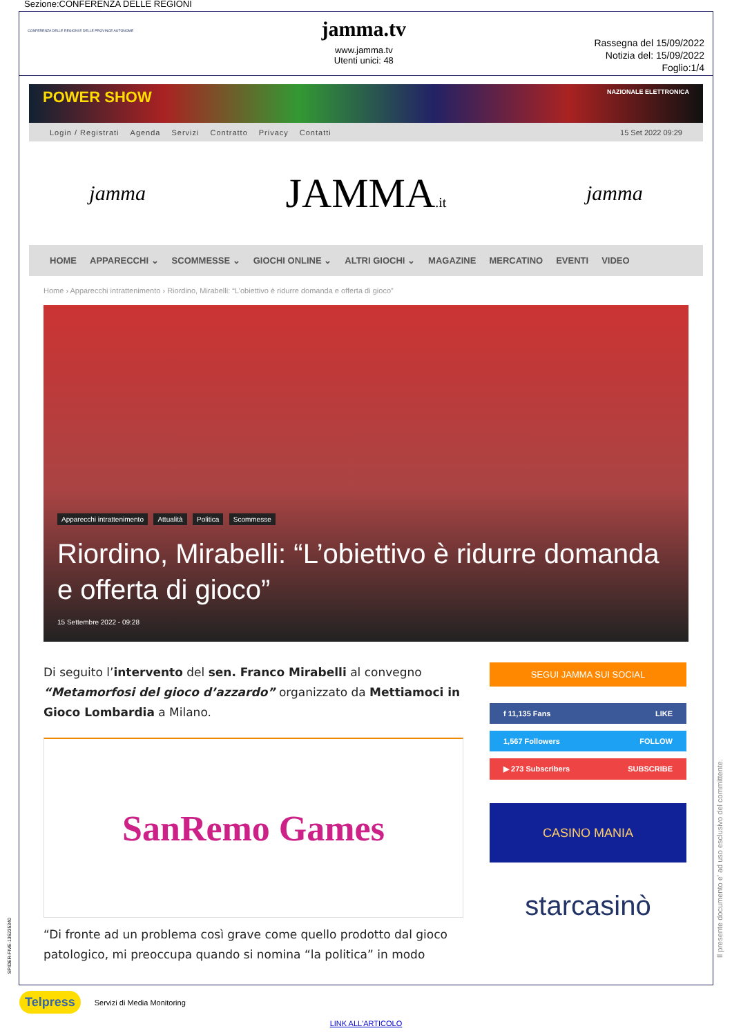Sezione:CONFERENZA DELLE REGIONI
CONFERENZA DELLE REGIONI E DELLE PROVINCE AUTONOME
jamma.tv
www.jamma.tv
Utenti unici: 48
Rassegna del 15/09/2022
Notizia del: 15/09/2022
Foglio:1/4
POWER SHOW NAZIONALE ELETTRONICA
Login / Registrati Agenda Servizi Contratto Privacy Contatti 15 Set 2022 09:29
jamma JAMMA.it jamma
HOME APPARECCHI ⌄ SCOMMESSE ⌄ GIOCHI ONLINE ⌄ ALTRI GIOCHI ⌄ MAGAZINE MERCATINO EVENTI VIDEO
Home › Apparecchi intrattenimento › Riordino, Mirabelli: “L’obiettivo è ridurre domanda e offerta di gioco”
Apparecchi intrattenimento Attualità Politica Scommesse
Riordino, Mirabelli: “L’obiettivo è ridurre domanda e offerta di gioco”
15 Settembre 2022 - 09:28
Di seguito l’intervento del sen. Franco Mirabelli al convegno “Metamorfosi del gioco d’azzardo” organizzato da Mettiamoci in Gioco Lombardia a Milano.
SanRemo Games
“Di fronte ad un problema così grave come quello prodotto dal gioco patologico, mi preoccupa quando si nomina “la politica” in modo
SEGUI JAMMA SUI SOCIAL
f 11,135 Fans LIKE
1,567 Followers FOLLOW
▶ 273 Subscribers SUBSCRIBE
CASINO MANIA
starcasinò
Telpress Servizi di Media Monitoring
LINK ALL'ARTICOLO
SPIDER-FIVE-136235340
Il presente documento e' ad uso esclusivo del committente.